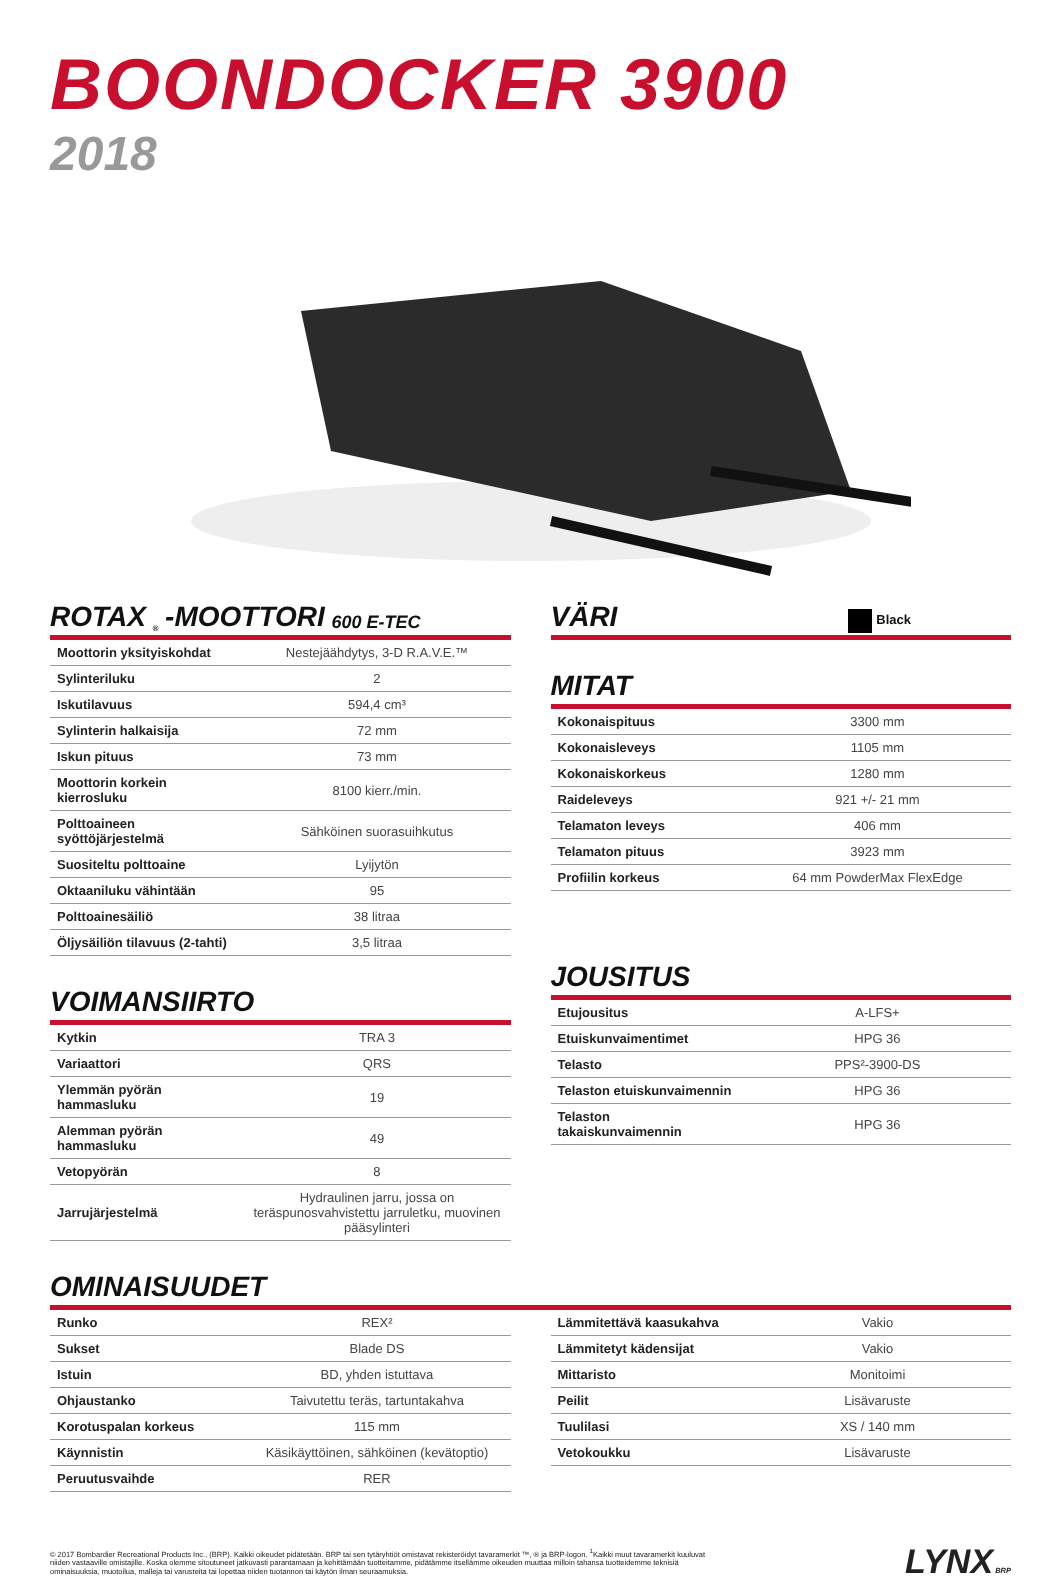BOONDOCKER 3900
2018
ROTAX<sup>®</sup>-MOOTTORI 600 E-TEC
| Moottorin yksityiskohdat | Nestejäähdytys, 3-D R.A.V.E.™ |
| Sylinteriluku | 2 |
| Iskutilavuus | 594,4 cm³ |
| Sylinterin halkaisija | 72 mm |
| Iskun pituus | 73 mm |
| Moottorin korkein kierrosluku | 8100 kierr./min. |
| Polttoaineen syöttöjärjestelmä | Sähköinen suorasuihkutus |
| Suositeltu polttoaine | Lyijytön |
| Oktaaniluku vähintään | 95 |
| Polttoainesäiliö | 38 litraa |
| Öljysäiliön tilavuus (2-tahti) | 3,5 litraa |
VOIMANSIIRTO
| Kytkin | TRA 3 |
| Variaattori | QRS |
| Ylemmän pyörän hammasluku | 19 |
| Alemman pyörän hammasluku | 49 |
| Vetopyörän | 8 |
| Jarrujärjestelmä | Hydraulinen jarru, jossa on teräspunosvahvistettu jarruletku, muovinen pääsylinteri |
VÄRI Black
MITAT
| Kokonaispituus | 3300 mm |
| Kokonaisleveys | 1105 mm |
| Kokonaiskorkeus | 1280 mm |
| Raideleveys | 921 +/- 21 mm |
| Telamaton leveys | 406 mm |
| Telamaton pituus | 3923 mm |
| Profiilin korkeus | 64 mm PowderMax FlexEdge |
JOUSITUS
| Etujousitus | A-LFS+ |
| Etuiskunvaimentimet | HPG 36 |
| Telasto | PPS²-3900-DS |
| Telaston etuiskunvaimennin | HPG 36 |
| Telaston takaiskunvaimennin | HPG 36 |
OMINAISUUDET
| Runko | REX² |
| Sukset | Blade DS |
| Istuin | BD, yhden istuttava |
| Ohjaustanko | Taivutettu teräs, tartuntakahva |
| Korotuspalan korkeus | 115 mm |
| Käynnistin | Käsikäyttöinen, sähköinen (kevätoptio) |
| Peruutusvaihde | RER |
| Lämmitettävä kaasukahva | Vakio |
| Lämmitetyt kädensijat | Vakio |
| Mittaristo | Monitoimi |
| Peilit | Lisävaruste |
| Tuulilasi | XS / 140 mm |
| Vetokoukku | Lisävaruste |
© 2017 Bombardier Recreational Products Inc., (BRP). Kaikki oikeudet pidätetään. BRP tai sen tytäryhtiöt omistavat rekisteröidyt tavaramerkit ™, ® ja BRP-logon. <sup>1</sup>Kaikki muut tavaramerkit kuuluvat niiden vastaaville omistajille. Koska olemme sitoutuneet jatkuvasti parantamaan ja kehittämään tuotteitamme, pidätämme itsellämme oikeuden muuttaa milloin tahansa tuotteidemme teknisiä ominaisuuksia, muotoilua, malleja tai varusteita tai lopettaa niiden tuotannon tai käytön ilman seuraamuksia.
LYNX BRP